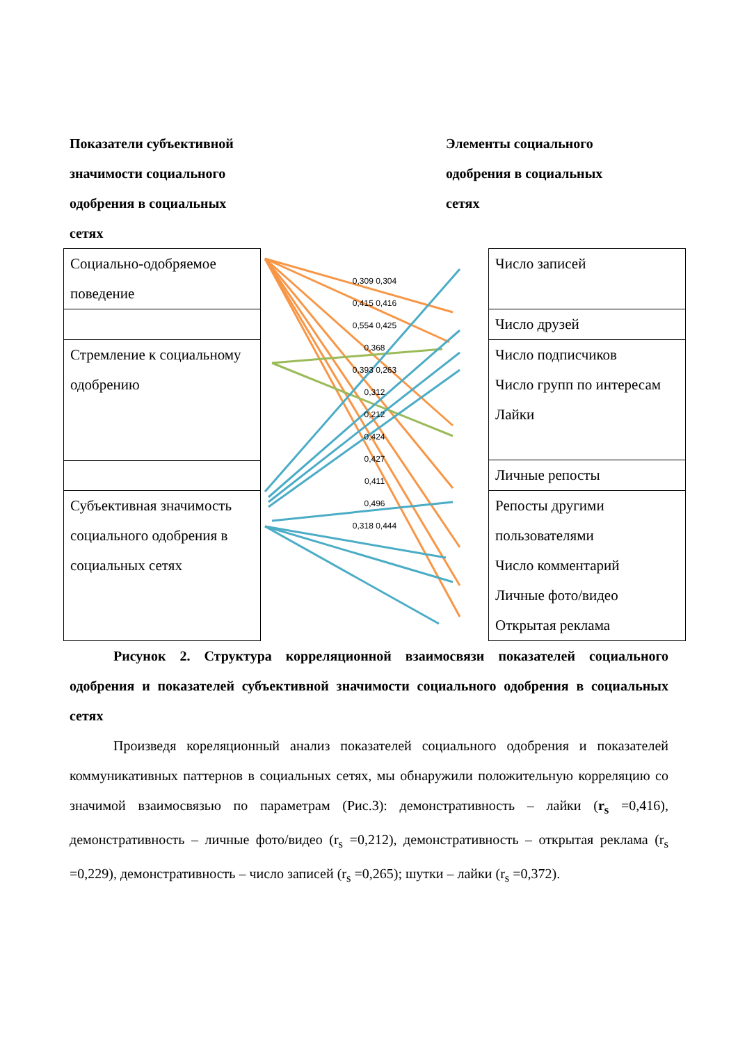Показатели субъективной значимости социального одобрения в социальных сетях
Элементы социального одобрения в социальных сетях
| Социально-одобряемое поведение |
| Стремление к социальному одобрению |
| Субъективная значимость социального одобрения в социальных сетях |
0,309 0,304
0,415 0,416
0,554 0,425
0,368
0,393 0,263
0,312
0,212
0,424
0,427
0,411
0,496
0,318 0,444
| Число записей |
| Число друзей |
| Число подписчиков Число групп по интересам Лайки |
| Личные репосты |
| Репосты другими пользователями Число комментарий Личные фото/видео Открытая реклама |
Рисунок 2. Структура корреляционной взаимосвязи показателей социального одобрения и показателей субъективной значимости социального одобрения в социальных сетях
Произведя кореляционный анализ показателей социального одобрения и показателей коммуникативных паттернов в социальных сетях, мы обнаружили положительную корреляцию со значимой взаимосвязью по параметрам (Рис.3): демонстративность – лайки (r<sub>s</sub> =0,416), демонстративность – личные фото/видео (r<sub>s</sub> =0,212), демонстративность – открытая реклама (r<sub>s</sub> =0,229), демонстративность – число записей (r<sub>s</sub> =0,265); шутки – лайки (r<sub>s</sub> =0,372).